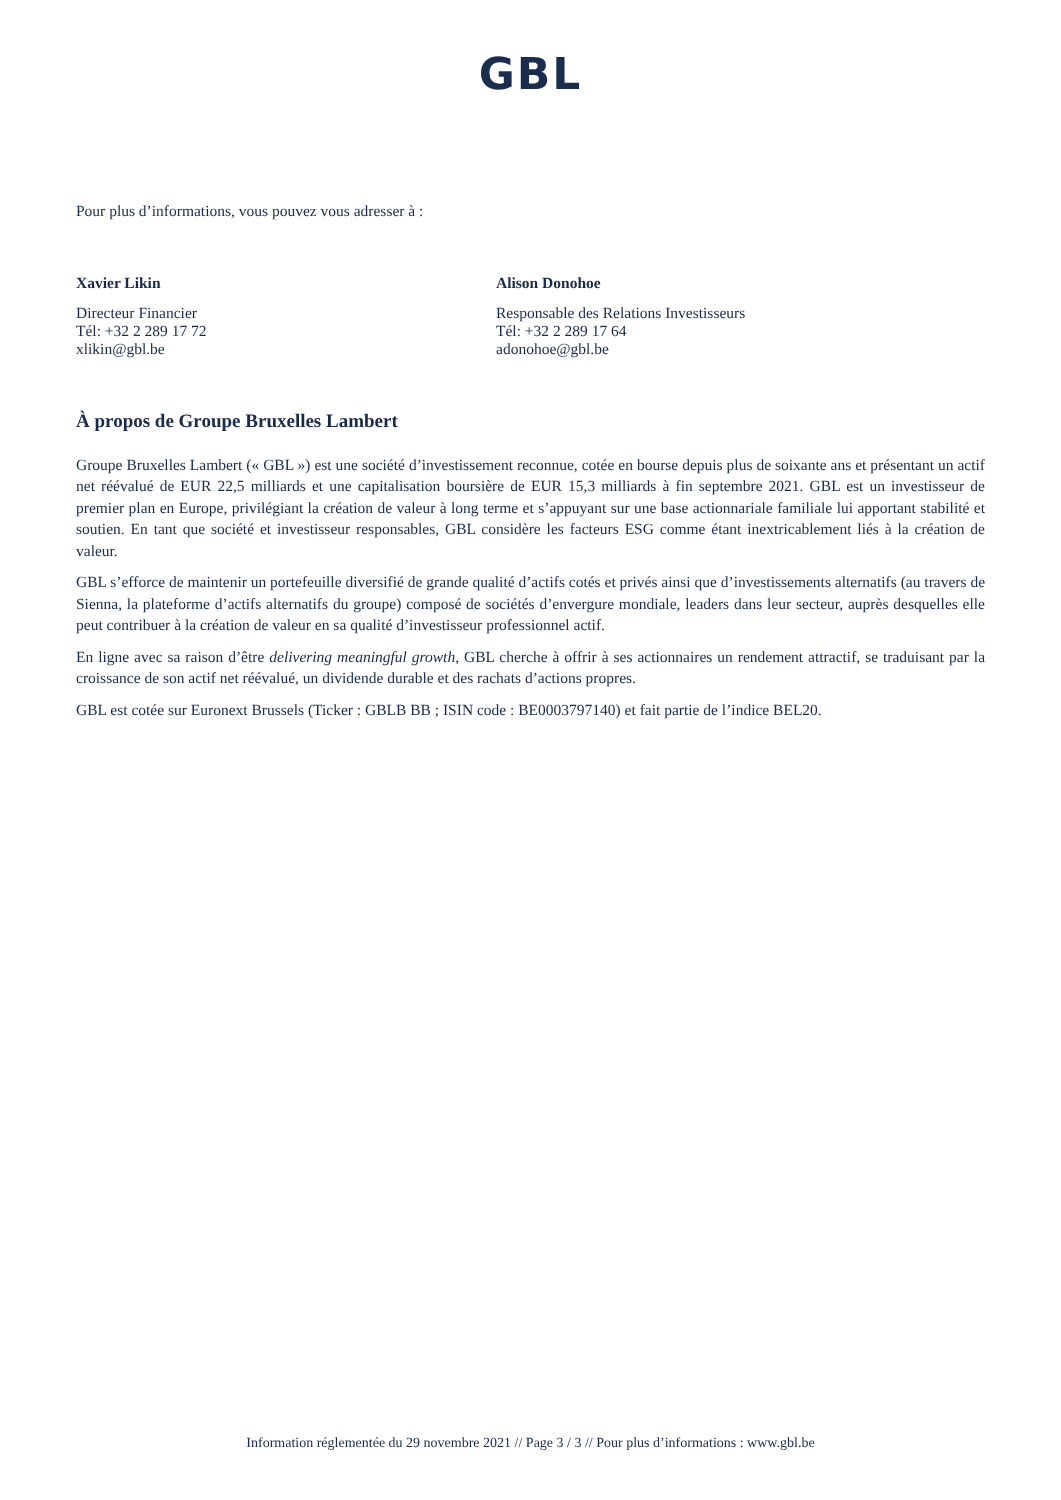GBL
Pour plus d’informations, vous pouvez vous adresser à :
Xavier Likin
Directeur Financier
Tél: +32 2 289 17 72
xlikin@gbl.be
Alison Donohoe
Responsable des Relations Investisseurs
Tél: +32 2 289 17 64
adonohoe@gbl.be
À propos de Groupe Bruxelles Lambert
Groupe Bruxelles Lambert (« GBL ») est une société d’investissement reconnue, cotée en bourse depuis plus de soixante ans et présentant un actif net réévalué de EUR 22,5 milliards et une capitalisation boursière de EUR 15,3 milliards à fin septembre 2021. GBL est un investisseur de premier plan en Europe, privilégiant la création de valeur à long terme et s’appuyant sur une base actionnariale familiale lui apportant stabilité et soutien. En tant que société et investisseur responsables, GBL considère les facteurs ESG comme étant inextricablement liés à la création de valeur.
GBL s’efforce de maintenir un portefeuille diversifié de grande qualité d’actifs cotés et privés ainsi que d’investissements alternatifs (au travers de Sienna, la plateforme d’actifs alternatifs du groupe) composé de sociétés d’envergure mondiale, leaders dans leur secteur, auprès desquelles elle peut contribuer à la création de valeur en sa qualité d’investisseur professionnel actif.
En ligne avec sa raison d’être delivering meaningful growth, GBL cherche à offrir à ses actionnaires un rendement attractif, se traduisant par la croissance de son actif net réévalué, un dividende durable et des rachats d’actions propres.
GBL est cotée sur Euronext Brussels (Ticker : GBLB BB ; ISIN code : BE0003797140) et fait partie de l’indice BEL20.
Information réglementée du 29 novembre 2021 // Page 3 / 3 // Pour plus d’informations : www.gbl.be